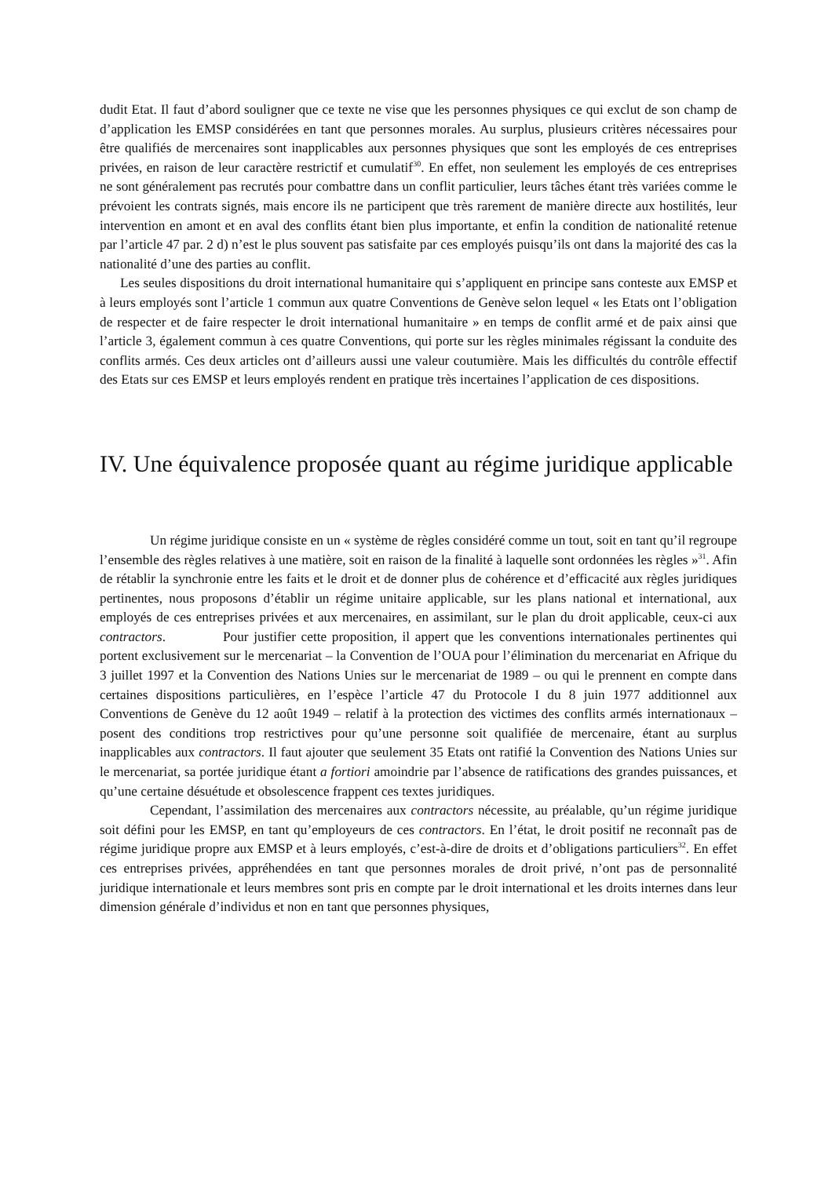dudit Etat. Il faut d’abord souligner que ce texte ne vise que les personnes physiques ce qui exclut de son champ de d’application les EMSP considérées en tant que personnes morales. Au surplus, plusieurs critères nécessaires pour être qualifiés de mercenaires sont inapplicables aux personnes physiques que sont les employés de ces entreprises privées, en raison de leur caractère restrictif et cumulatif<sup>30</sup>. En effet, non seulement les employés de ces entreprises ne sont généralement pas recrutés pour combattre dans un conflit particulier, leurs tâches étant très variées comme le prévoient les contrats signés, mais encore ils ne participent que très rarement de manière directe aux hostilités, leur intervention en amont et en aval des conflits étant bien plus importante, et enfin la condition de nationalité retenue par l’article 47 par. 2 d) n’est le plus souvent pas satisfaite par ces employés puisqu’ils ont dans la majorité des cas la nationalité d’une des parties au conflit.
Les seules dispositions du droit international humanitaire qui s’appliquent en principe sans conteste aux EMSP et à leurs employés sont l’article 1 commun aux quatre Conventions de Genève selon lequel « les Etats ont l’obligation de respecter et de faire respecter le droit international humanitaire » en temps de conflit armé et de paix ainsi que l’article 3, également commun à ces quatre Conventions, qui porte sur les règles minimales régissant la conduite des conflits armés. Ces deux articles ont d’ailleurs aussi une valeur coutumière. Mais les difficultés du contrôle effectif des Etats sur ces EMSP et leurs employés rendent en pratique très incertaines l’application de ces dispositions.
IV. Une équivalence proposée quant au régime juridique applicable
Un régime juridique consiste en un « système de règles considéré comme un tout, soit en tant qu’il regroupe l’ensemble des règles relatives à une matière, soit en raison de la finalité à laquelle sont ordonnées les règles »<sup>31</sup>. Afin de rétablir la synchronie entre les faits et le droit et de donner plus de cohérence et d’efficacité aux règles juridiques pertinentes, nous proposons d’établir un régime unitaire applicable, sur les plans national et international, aux employés de ces entreprises privées et aux mercenaires, en assimilant, sur le plan du droit applicable, ceux-ci aux contractors. Pour justifier cette proposition, il appert que les conventions internationales pertinentes qui portent exclusivement sur le mercenariat – la Convention de l’OUA pour l’élimination du mercenariat en Afrique du 3 juillet 1997 et la Convention des Nations Unies sur le mercenariat de 1989 – ou qui le prennent en compte dans certaines dispositions particulières, en l’espèce l’article 47 du Protocole I du 8 juin 1977 additionnel aux Conventions de Genève du 12 août 1949 – relatif à la protection des victimes des conflits armés internationaux – posent des conditions trop restrictives pour qu’une personne soit qualifiée de mercenaire, étant au surplus inapplicables aux contractors. Il faut ajouter que seulement 35 Etats ont ratifié la Convention des Nations Unies sur le mercenariat, sa portée juridique étant a fortiori amoindrie par l’absence de ratifications des grandes puissances, et qu’une certaine désuétude et obsolescence frappent ces textes juridiques.
Cependant, l’assimilation des mercenaires aux contractors nécessite, au préalable, qu’un régime juridique soit défini pour les EMSP, en tant qu’employeurs de ces contractors. En l’état, le droit positif ne reconnaît pas de régime juridique propre aux EMSP et à leurs employés, c’est-à-dire de droits et d’obligations particuliers<sup>32</sup>. En effet ces entreprises privées, appréhendées en tant que personnes morales de droit privé, n’ont pas de personnalité juridique internationale et leurs membres sont pris en compte par le droit international et les droits internes dans leur dimension générale d’individus et non en tant que personnes physiques,